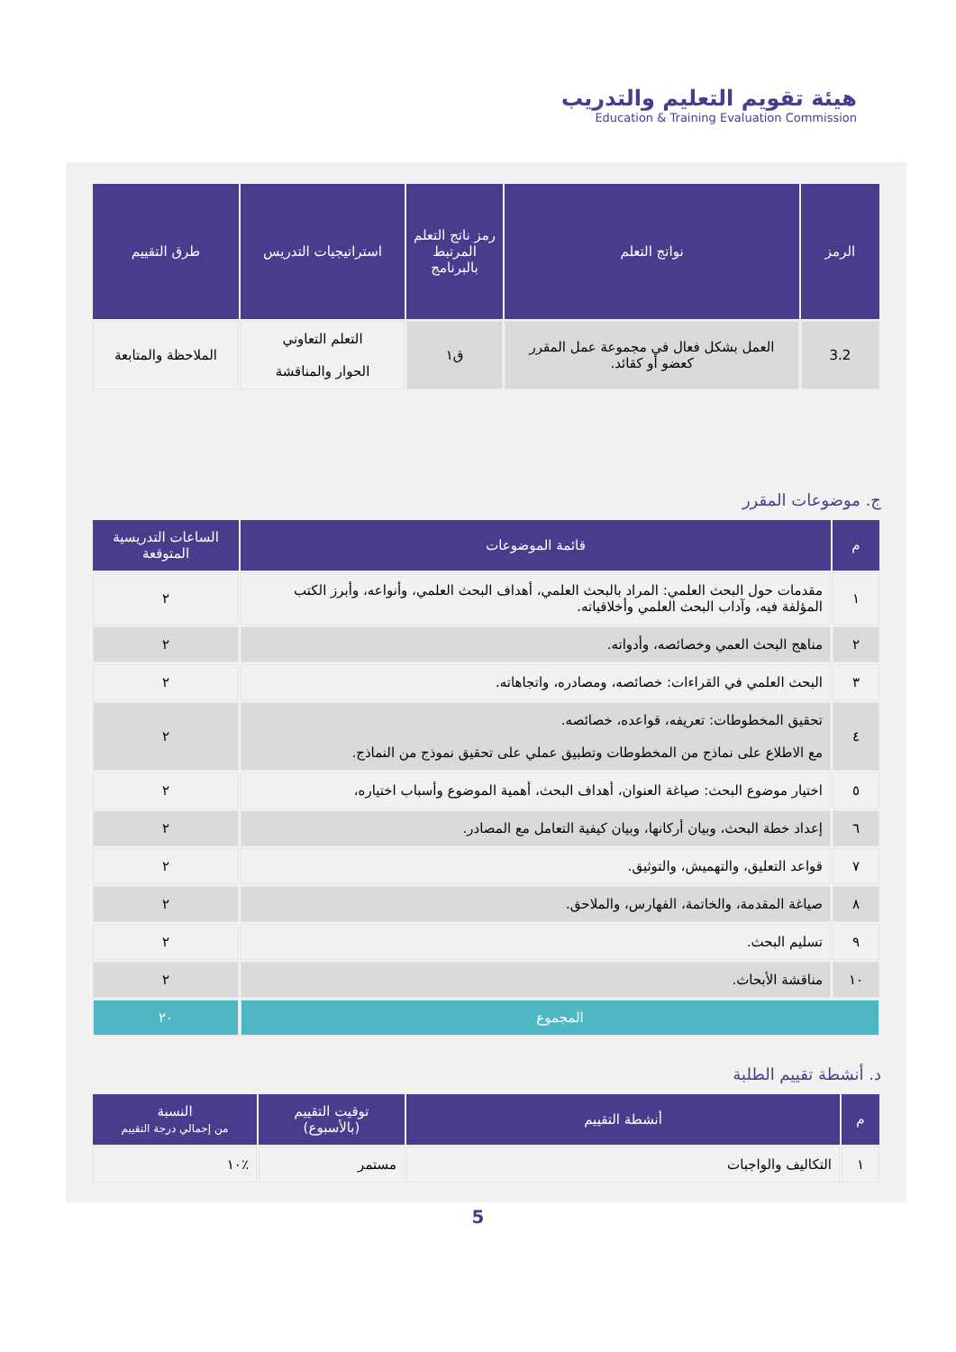هيئة تقويم التعليم والتدريب
Education & Training Evaluation Commission
| الرمز | نواتج التعلم | رمز ناتج التعلم المرتبط بالبرنامج | استراتيجيات التدريس | طرق التقييم |
| --- | --- | --- | --- | --- |
| 3.2 | العمل بشكل فعال في مجموعة عمل المقرر كعضو أو كقائد. | ق١ | التعلم التعاوني الحوار والمناقشة | الملاحظة والمتابعة |
ج. موضوعات المقرر
| م | قائمة الموضوعات | الساعات التدريسية المتوقعة |
| --- | --- | --- |
| ١ | مقدمات حول البحث العلمي: المراد بالبحث العلمي، أهداف البحث العلمي، وأنواعه، وأبرز الكتب المؤلفة فيه، وآداب البحث العلمي وأخلاقياته. | ٢ |
| ٢ | مناهج البحث العمي وخصائصه، وأدواته. | ٢ |
| ٣ | البحث العلمي في القراءات: خصائصه، ومصادره، واتجاهاته. | ٢ |
| ٤ | تحقيق المخطوطات: تعريفه، قواعده، خصائصه. مع الاطلاع على نماذج من المخطوطات وتطبيق عملي على تحقيق نموذج من النماذج. | ٢ |
| ٥ | اختيار موضوع البحث: صياغة العنوان، أهداف البحث، أهمية الموضوع وأسباب اختياره، | ٢ |
| ٦ | إعداد خطة البحث، وبيان أركانها، وبيان كيفية التعامل مع المصادر. | ٢ |
| ٧ | قواعد التعليق، والتهميش، والتوثيق. | ٢ |
| ٨ | صياغة المقدمة، والخاتمة، الفهارس، والملاحق. | ٢ |
| ٩ | تسليم البحث. | ٢ |
| ١٠ | مناقشة الأبحاث. | ٢ |
| المجموع | | ٢٠ |
د. أنشطة تقييم الطلبة
| م | أنشطة التقييم | توقيت التقييم (بالأسبوع) | النسبة من إجمالي درجة التقييم |
| --- | --- | --- | --- |
| ١ | التكاليف والواجبات | مستمر | ٪١٠ |
5